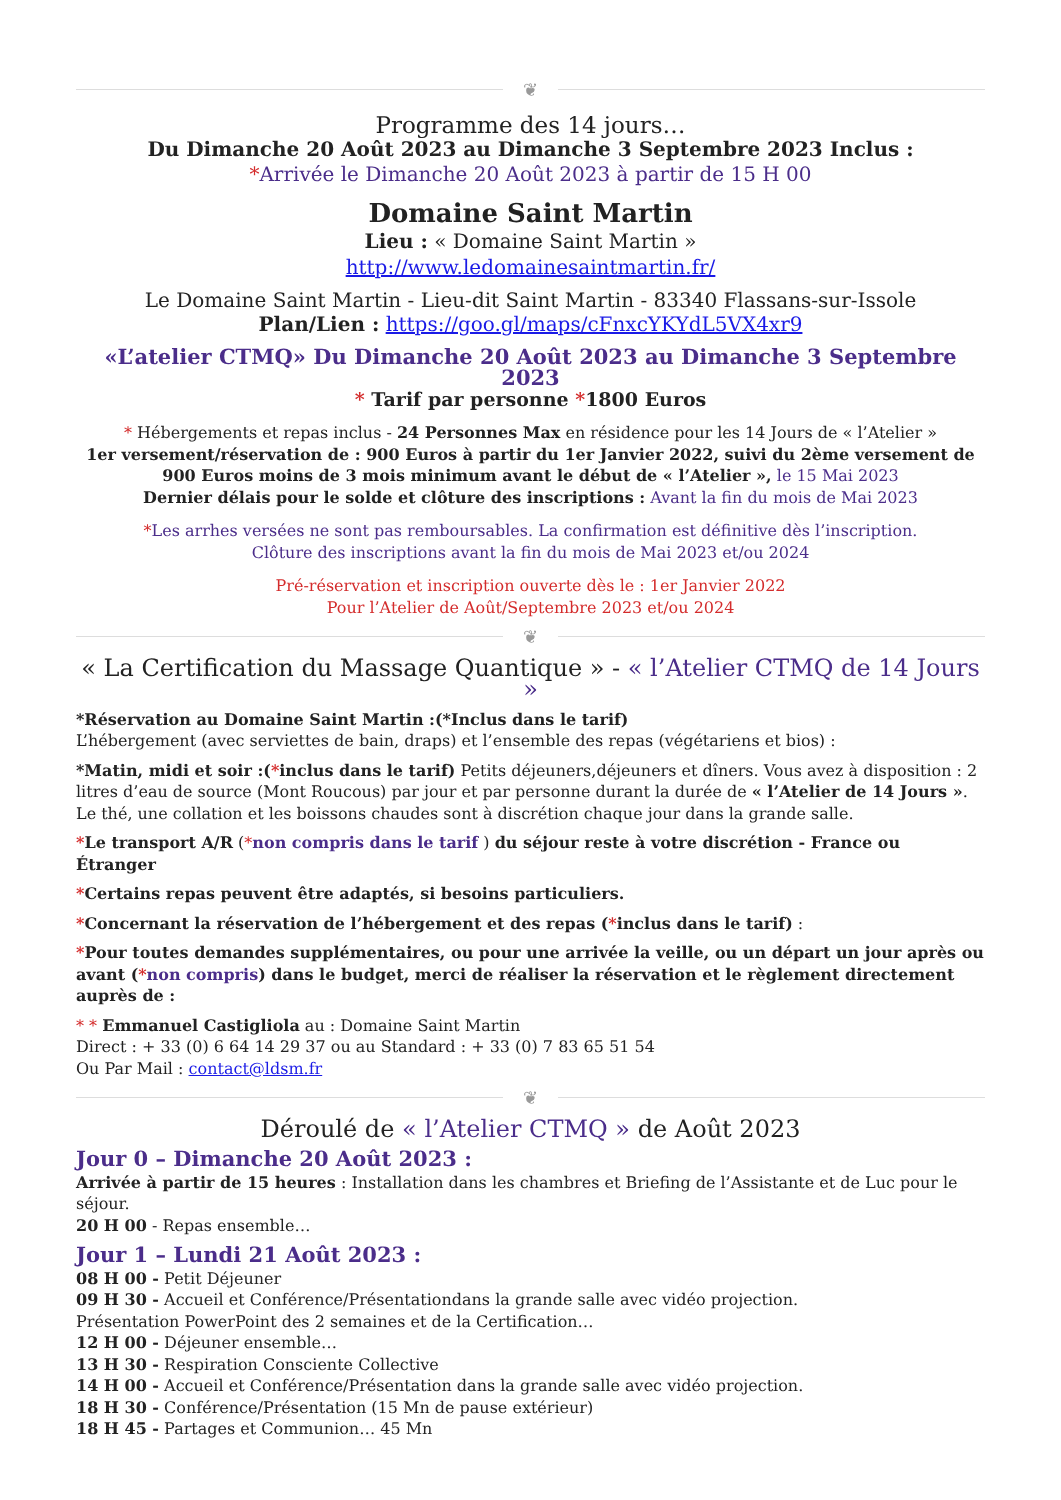❦
Programme des 14 jours…
Du Dimanche 20 Août 2023 au Dimanche 3 Septembre 2023 Inclus :
*Arrivée le Dimanche 20 Août 2023 à partir de 15 H 00
Domaine Saint Martin
Lieu : « Domaine Saint Martin »
http://www.ledomainesaintmartin.fr/
Le Domaine Saint Martin - Lieu-dit Saint Martin - 83340 Flassans-sur-Issole
Plan/Lien : https://goo.gl/maps/cFnxcYKYdL5VX4xr9
«L’atelier CTMQ» Du Dimanche 20 Août 2023 au Dimanche 3 Septembre 2023
* Tarif par personne *1800 Euros
* Hébergements et repas inclus - 24 Personnes Max en résidence pour les 14 Jours de « l’Atelier »
1er versement/réservation de : 900 Euros à partir du 1er Janvier 2022, suivi du 2ème versement de 900 Euros moins de 3 mois minimum avant le début de « l’Atelier », le 15 Mai 2023
Dernier délais pour le solde et clôture des inscriptions : Avant la fin du mois de Mai 2023
*Les arrhes versées ne sont pas remboursables. La confirmation est définitive dès l’inscription.
Clôture des inscriptions avant la fin du mois de Mai 2023 et/ou 2024
Pré-réservation et inscription ouverte dès le : 1er Janvier 2022
Pour l’Atelier de Août/Septembre 2023 et/ou 2024
❦
« La Certification du Massage Quantique » - « l’Atelier CTMQ de 14 Jours »
*Réservation au Domaine Saint Martin :(*Inclus dans le tarif)
L’hébergement (avec serviettes de bain, draps) et l’ensemble des repas (végétariens et bios) :
*Matin, midi et soir :(*inclus dans le tarif) Petits déjeuners,déjeuners et dîners. Vous avez à disposition : 2 litres d’eau de source (Mont Roucous) par jour et par personne durant la durée de « l’Atelier de 14 Jours ». Le thé, une collation et les boissons chaudes sont à discrétion chaque jour dans la grande salle.
*Le transport A/R (*non compris dans le tarif ) du séjour reste à votre discrétion - France ou Étranger
*Certains repas peuvent être adaptés, si besoins particuliers.
*Concernant la réservation de l’hébergement et des repas (*inclus dans le tarif) :
*Pour toutes demandes supplémentaires, ou pour une arrivée la veille, ou un départ un jour après ou avant (*non compris) dans le budget, merci de réaliser la réservation et le règlement directement auprès de :
* * Emmanuel Castigliola au : Domaine Saint Martin
Direct : + 33 (0) 6 64 14 29 37 ou au Standard : + 33 (0) 7 83 65 51 54
Ou Par Mail : contact@ldsm.fr
❦
Déroulé de « l’Atelier CTMQ » de Août 2023
Jour 0 – Dimanche 20 Août 2023 :
Arrivée à partir de 15 heures : Installation dans les chambres et Briefing de l’Assistante et de Luc pour le séjour.
20 H 00 - Repas ensemble…
Jour 1 – Lundi 21 Août 2023 :
08 H 00 - Petit Déjeuner
09 H 30 - Accueil et Conférence/Présentationdans la grande salle avec vidéo projection.
Présentation PowerPoint des 2 semaines et de la Certification…
12 H 00 - Déjeuner ensemble…
13 H 30 - Respiration Consciente Collective
14 H 00 - Accueil et Conférence/Présentation dans la grande salle avec vidéo projection.
18 H 30 - Conférence/Présentation (15 Mn de pause extérieur)
18 H 45 - Partages et Communion… 45 Mn